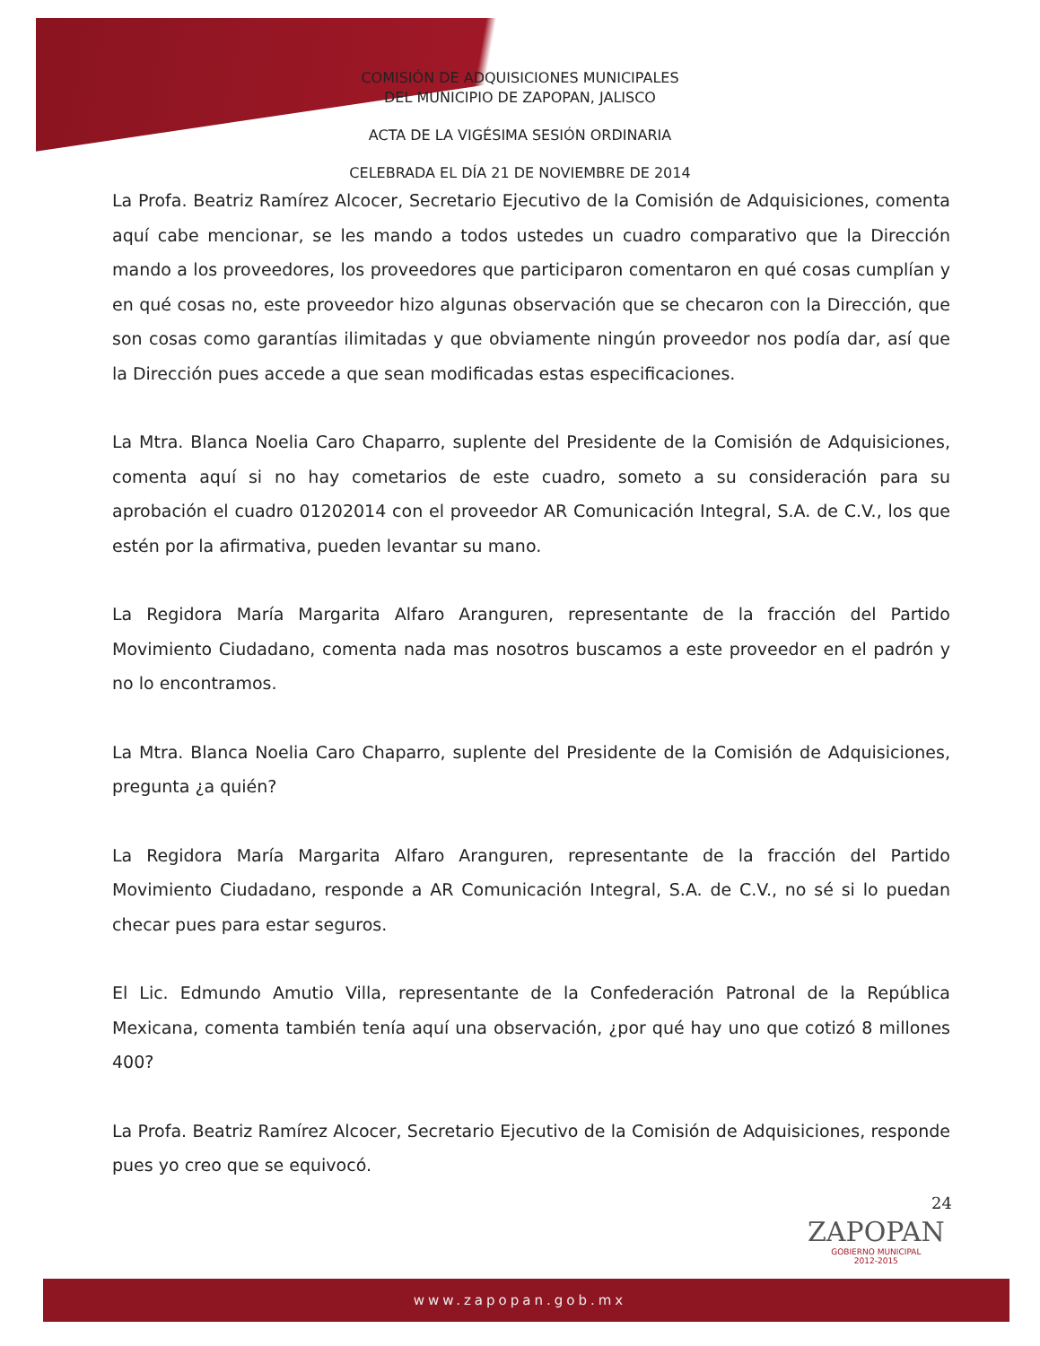COMISIÓN DE ADQUISICIONES MUNICIPALES
DEL MUNICIPIO DE ZAPOPAN, JALISCO
ACTA DE LA VIGÉSIMA SESIÓN ORDINARIA
CELEBRADA EL DÍA 21 DE NOVIEMBRE DE 2014
La Profa. Beatriz Ramírez Alcocer, Secretario Ejecutivo de la Comisión de Adquisiciones, comenta aquí cabe mencionar, se les mando a todos ustedes un cuadro comparativo que la Dirección mando a los proveedores, los proveedores que participaron comentaron en qué cosas cumplían y en qué cosas no, este proveedor hizo algunas observación que se checaron con la Dirección, que son cosas como garantías ilimitadas y que obviamente ningún proveedor nos podía dar, así que la Dirección pues accede a que sean modificadas estas especificaciones.
La Mtra. Blanca Noelia Caro Chaparro, suplente del Presidente de la Comisión de Adquisiciones, comenta aquí si no hay cometarios de este cuadro, someto a su consideración para su aprobación el cuadro 01202014 con el proveedor AR Comunicación Integral, S.A. de C.V., los que estén por la afirmativa, pueden levantar su mano.
La Regidora María Margarita Alfaro Aranguren, representante de la fracción del Partido Movimiento Ciudadano, comenta nada mas nosotros buscamos a este proveedor en el padrón y no lo encontramos.
La Mtra. Blanca Noelia Caro Chaparro, suplente del Presidente de la Comisión de Adquisiciones, pregunta ¿a quién?
La Regidora María Margarita Alfaro Aranguren, representante de la fracción del Partido Movimiento Ciudadano, responde a AR Comunicación Integral, S.A. de C.V., no sé si lo puedan checar pues para estar seguros.
El Lic. Edmundo Amutio Villa, representante de la Confederación Patronal de la República Mexicana, comenta también tenía aquí una observación, ¿por qué hay uno que cotizó 8 millones 400?
La Profa. Beatriz Ramírez Alcocer, Secretario Ejecutivo de la Comisión de Adquisiciones, responde pues yo creo que se equivocó.
24
ZAPOPAN
GOBIERNO MUNICIPAL
2012-2015
www.zapopan.gob.mx